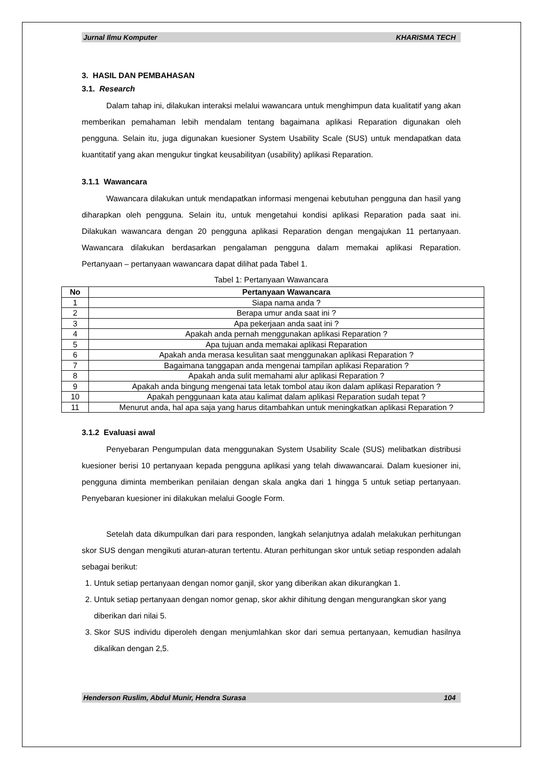Jurnal Ilmu Komputer KHARISMA TECH
3. HASIL DAN PEMBAHASAN
3.1. Research
Dalam tahap ini, dilakukan interaksi melalui wawancara untuk menghimpun data kualitatif yang akan memberikan pemahaman lebih mendalam tentang bagaimana aplikasi Reparation digunakan oleh pengguna. Selain itu, juga digunakan kuesioner System Usability Scale (SUS) untuk mendapatkan data kuantitatif yang akan mengukur tingkat keusabilityan (usability) aplikasi Reparation.
3.1.1 Wawancara
Wawancara dilakukan untuk mendapatkan informasi mengenai kebutuhan pengguna dan hasil yang diharapkan oleh pengguna. Selain itu, untuk mengetahui kondisi aplikasi Reparation pada saat ini. Dilakukan wawancara dengan 20 pengguna aplikasi Reparation dengan mengajukan 11 pertanyaan. Wawancara dilakukan berdasarkan pengalaman pengguna dalam memakai aplikasi Reparation. Pertanyaan – pertanyaan wawancara dapat dilihat pada Tabel 1.
Tabel 1: Pertanyaan Wawancara
| No | Pertanyaan Wawancara |
| --- | --- |
| 1 | Siapa nama anda ? |
| 2 | Berapa umur anda saat ini ? |
| 3 | Apa pekerjaan anda saat ini ? |
| 4 | Apakah anda pernah menggunakan aplikasi Reparation ? |
| 5 | Apa tujuan anda memakai aplikasi Reparation |
| 6 | Apakah anda merasa kesulitan saat menggunakan aplikasi Reparation ? |
| 7 | Bagaimana tanggapan anda mengenai tampilan aplikasi Reparation ? |
| 8 | Apakah anda sulit memahami alur aplikasi Reparation ? |
| 9 | Apakah anda bingung mengenai tata letak tombol atau ikon dalam aplikasi Reparation ? |
| 10 | Apakah penggunaan kata atau kalimat dalam aplikasi Reparation sudah tepat ? |
| 11 | Menurut anda, hal apa saja yang harus ditambahkan untuk meningkatkan aplikasi Reparation ? |
3.1.2 Evaluasi awal
Penyebaran Pengumpulan data menggunakan System Usability Scale (SUS) melibatkan distribusi kuesioner berisi 10 pertanyaan kepada pengguna aplikasi yang telah diwawancarai. Dalam kuesioner ini, pengguna diminta memberikan penilaian dengan skala angka dari 1 hingga 5 untuk setiap pertanyaan. Penyebaran kuesioner ini dilakukan melalui Google Form.
Setelah data dikumpulkan dari para responden, langkah selanjutnya adalah melakukan perhitungan skor SUS dengan mengikuti aturan-aturan tertentu. Aturan perhitungan skor untuk setiap responden adalah sebagai berikut:
1. Untuk setiap pertanyaan dengan nomor ganjil, skor yang diberikan akan dikurangkan 1.
2. Untuk setiap pertanyaan dengan nomor genap, skor akhir dihitung dengan mengurangkan skor yang diberikan dari nilai 5.
3. Skor SUS individu diperoleh dengan menjumlahkan skor dari semua pertanyaan, kemudian hasilnya dikalikan dengan 2,5.
Henderson Ruslim, Abdul Munir, Hendra Surasa 104